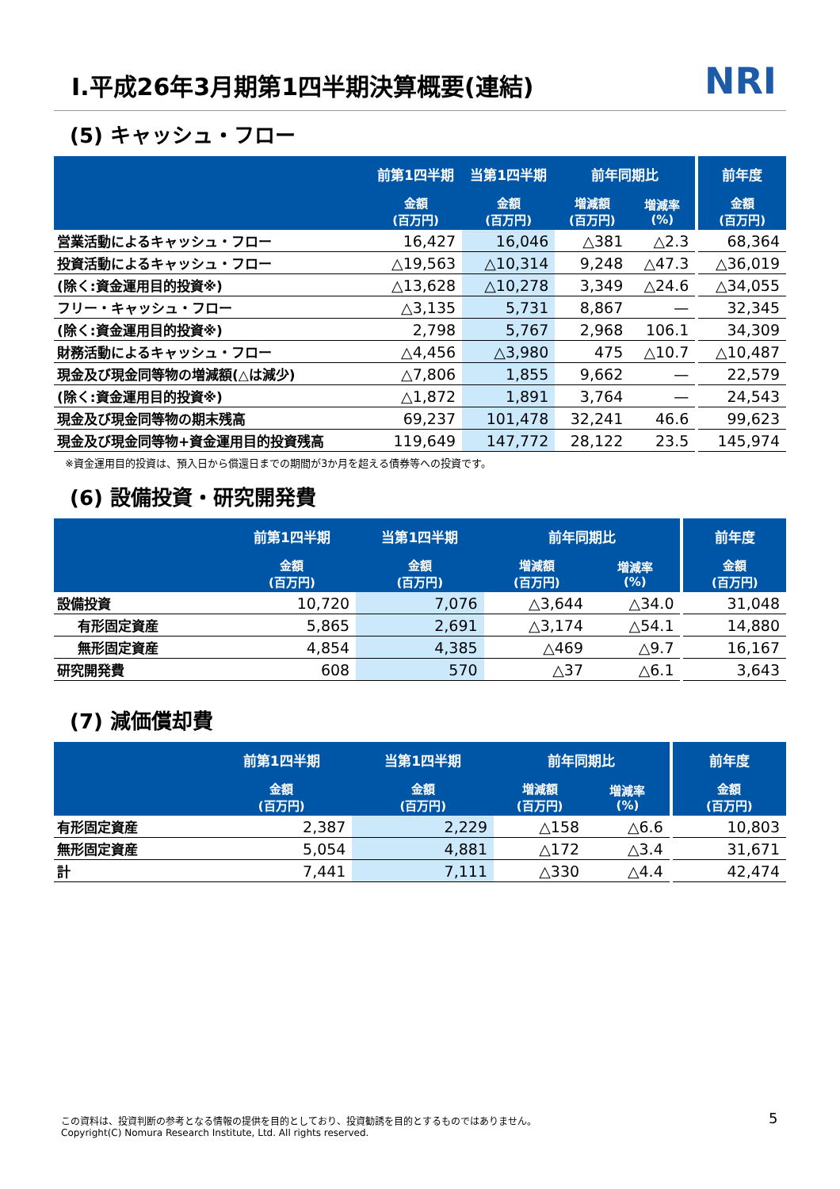Ⅰ.平成26年3月期第1四半期決算概要(連結)
NRI
(5) キャッシュ・フロー
| | 前第1四半期 | 当第1四半期 | 前年同期比 | | | 前年度 |
| --- | --- | --- | --- | --- | --- | --- |
| | 金額 (百万円) | 金額 (百万円) | 増減額 (百万円) | 増減率 (%) | | 金額 (百万円) |
| 営業活動によるキャッシュ・フロー | 16,427 | 16,046 | △381 | △2.3 | | 68,364 |
| 投資活動によるキャッシュ・フロー | △19,563 | △10,314 | 9,248 | △47.3 | | △36,019 |
| (除く:資金運用目的投資※) | △13,628 | △10,278 | 3,349 | △24.6 | | △34,055 |
| フリー・キャッシュ・フロー | △3,135 | 5,731 | 8,867 | — | | 32,345 |
| (除く:資金運用目的投資※) | 2,798 | 5,767 | 2,968 | 106.1 | | 34,309 |
| 財務活動によるキャッシュ・フロー | △4,456 | △3,980 | 475 | △10.7 | | △10,487 |
| 現金及び現金同等物の増減額(△は減少) | △7,806 | 1,855 | 9,662 | — | | 22,579 |
| (除く:資金運用目的投資※) | △1,872 | 1,891 | 3,764 | — | | 24,543 |
| 現金及び現金同等物の期末残高 | 69,237 | 101,478 | 32,241 | 46.6 | | 99,623 |
| 現金及び現金同等物+資金運用目的投資残高 | 119,649 | 147,772 | 28,122 | 23.5 | | 145,974 |
※資金運用目的投資は、預入日から償還日までの期間が3か月を超える債券等への投資です。
(6) 設備投資・研究開発費
| | 前第1四半期 | 当第1四半期 | 前年同期比 | | | 前年度 |
| --- | --- | --- | --- | --- | --- | --- |
| | 金額 (百万円) | 金額 (百万円) | 増減額 (百万円) | 増減率 (%) | | 金額 (百万円) |
| 設備投資 | 10,720 | 7,076 | △3,644 | △34.0 | | 31,048 |
| 有形固定資産 | 5,865 | 2,691 | △3,174 | △54.1 | | 14,880 |
| 無形固定資産 | 4,854 | 4,385 | △469 | △9.7 | | 16,167 |
| 研究開発費 | 608 | 570 | △37 | △6.1 | | 3,643 |
(7) 減価償却費
| | 前第1四半期 | 当第1四半期 | 前年同期比 | | | 前年度 |
| --- | --- | --- | --- | --- | --- | --- |
| | 金額 (百万円) | 金額 (百万円) | 増減額 (百万円) | 増減率 (%) | | 金額 (百万円) |
| 有形固定資産 | 2,387 | 2,229 | △158 | △6.6 | | 10,803 |
| 無形固定資産 | 5,054 | 4,881 | △172 | △3.4 | | 31,671 |
| 計 | 7,441 | 7,111 | △330 | △4.4 | | 42,474 |
この資料は、投資判断の参考となる情報の提供を目的としており、投資勧誘を目的とするものではありません。
Copyright(C) Nomura Research Institute, Ltd. All rights reserved.
5